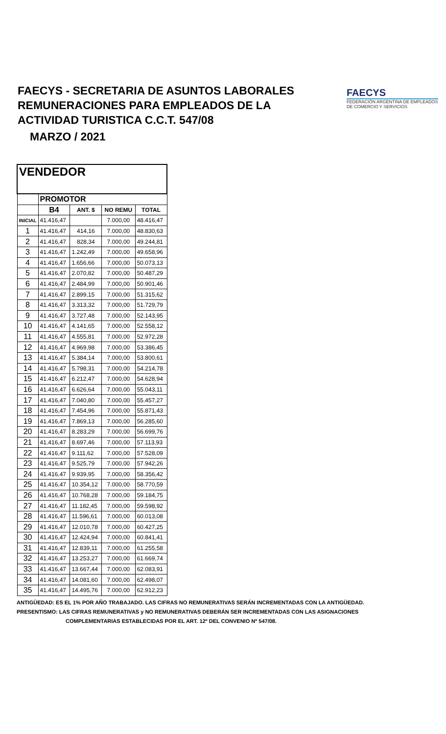FAECYS - SECRETARIA DE ASUNTOS LABORALES
REMUNERACIONES PARA EMPLEADOS DE LA
ACTIVIDAD TURISTICA C.C.T. 547/08
MARZO / 2021
FAECYS
FEDERACIÓN ARGENTINA DE EMPLEADOS
DE COMERCIO Y SERVICIOS
| VENDEDOR | | | | |
| --- | --- | --- | --- | --- |
| | PROMOTOR | | | |
| | B4 | ANT. $ | NO REMU | TOTAL |
| INICIAL | 41.416,47 | | 7.000,00 | 48.416,47 |
| 1 | 41.416,47 | 414,16 | 7.000,00 | 48.830,63 |
| 2 | 41.416,47 | 828,34 | 7.000,00 | 49.244,81 |
| 3 | 41.416,47 | 1.242,49 | 7.000,00 | 49.658,96 |
| 4 | 41.416,47 | 1.656,66 | 7.000,00 | 50.073,13 |
| 5 | 41.416,47 | 2.070,82 | 7.000,00 | 50.487,29 |
| 6 | 41.416,47 | 2.484,99 | 7.000,00 | 50.901,46 |
| 7 | 41.416,47 | 2.899,15 | 7.000,00 | 51.315,62 |
| 8 | 41.416,47 | 3.313,32 | 7.000,00 | 51.729,79 |
| 9 | 41.416,47 | 3.727,48 | 7.000,00 | 52.143,95 |
| 10 | 41.416,47 | 4.141,65 | 7.000,00 | 52.558,12 |
| 11 | 41.416,47 | 4.555,81 | 7.000,00 | 52.972,28 |
| 12 | 41.416,47 | 4.969,98 | 7.000,00 | 53.386,45 |
| 13 | 41.416,47 | 5.384,14 | 7.000,00 | 53.800,61 |
| 14 | 41.416,47 | 5.798,31 | 7.000,00 | 54.214,78 |
| 15 | 41.416,47 | 6.212,47 | 7.000,00 | 54.628,94 |
| 16 | 41.416,47 | 6.626,64 | 7.000,00 | 55.043,11 |
| 17 | 41.416,47 | 7.040,80 | 7.000,00 | 55.457,27 |
| 18 | 41.416,47 | 7.454,96 | 7.000,00 | 55.871,43 |
| 19 | 41.416,47 | 7.869,13 | 7.000,00 | 56.285,60 |
| 20 | 41.416,47 | 8.283,29 | 7.000,00 | 56.699,76 |
| 21 | 41.416,47 | 8.697,46 | 7.000,00 | 57.113,93 |
| 22 | 41.416,47 | 9.111,62 | 7.000,00 | 57.528,09 |
| 23 | 41.416,47 | 9.525,79 | 7.000,00 | 57.942,26 |
| 24 | 41.416,47 | 9.939,95 | 7.000,00 | 58.356,42 |
| 25 | 41.416,47 | 10.354,12 | 7.000,00 | 58.770,59 |
| 26 | 41.416,47 | 10.768,28 | 7.000,00 | 59.184,75 |
| 27 | 41.416,47 | 11.182,45 | 7.000,00 | 59.598,92 |
| 28 | 41.416,47 | 11.596,61 | 7.000,00 | 60.013,08 |
| 29 | 41.416,47 | 12.010,78 | 7.000,00 | 60.427,25 |
| 30 | 41.416,47 | 12.424,94 | 7.000,00 | 60.841,41 |
| 31 | 41.416,47 | 12.839,11 | 7.000,00 | 61.255,58 |
| 32 | 41.416,47 | 13.253,27 | 7.000,00 | 61.669,74 |
| 33 | 41.416,47 | 13.667,44 | 7.000,00 | 62.083,91 |
| 34 | 41.416,47 | 14.081,60 | 7.000,00 | 62.498,07 |
| 35 | 41.416,47 | 14.495,76 | 7.000,00 | 62.912,23 |
ANTIGÜEDAD: ES EL 1% POR AÑO TRABAJADO. LAS CIFRAS NO REMUNERATIVAS SERÁN INCREMENTADAS CON LA ANTIGÜEDAD.
PRESENTISMO: LAS CIFRAS REMUNERATIVAS y NO REMUNERATIVAS DEBERÁN SER INCREMENTADAS CON LAS ASIGNACIONES
COMPLEMENTARIAS ESTABLECIDAS POR EL ART. 12º DEL CONVENIO Nº 547/08.